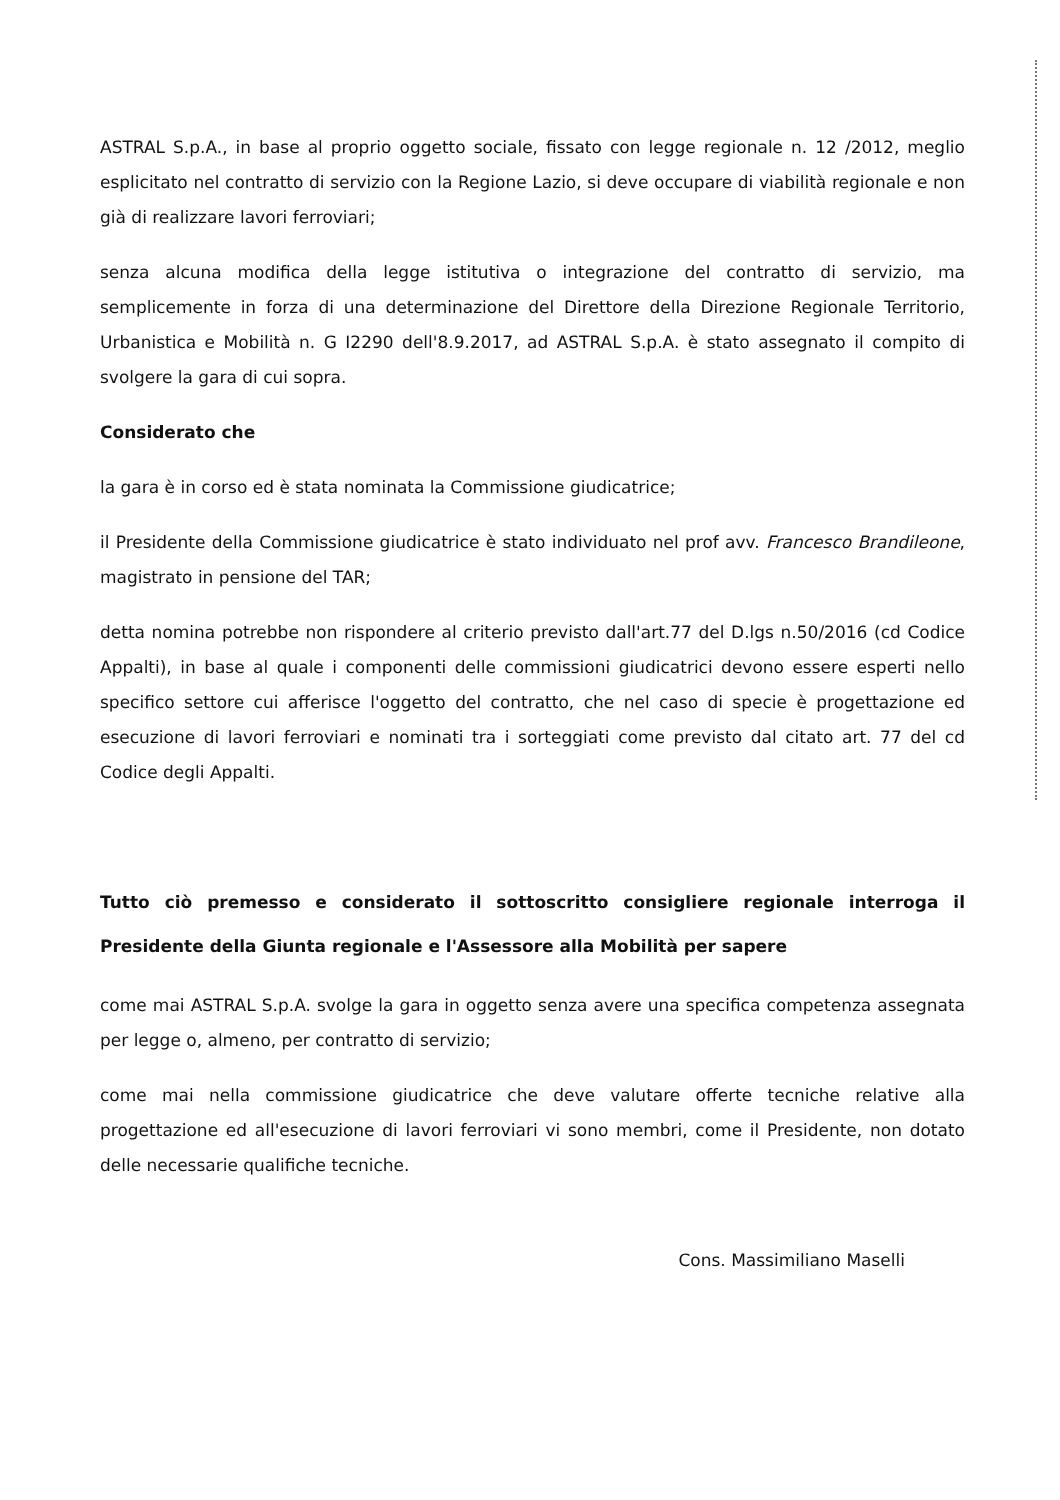ASTRAL S.p.A., in base al proprio oggetto sociale, fissato con legge regionale n. 12 /2012, meglio esplicitato nel contratto di servizio con la Regione Lazio, si deve occupare di viabilità regionale e non già di realizzare lavori ferroviari;
senza alcuna modifica della legge istitutiva o integrazione del contratto di servizio, ma semplicemente in forza di una determinazione del Direttore della Direzione Regionale Territorio, Urbanistica e Mobilità n. G I2290 dell'8.9.2017, ad ASTRAL S.p.A. è stato assegnato il compito di svolgere la gara di cui sopra.
Considerato che
la gara è in corso ed è stata nominata la Commissione giudicatrice;
il Presidente della Commissione giudicatrice è stato individuato nel prof avv. Francesco Brandileone, magistrato in pensione del TAR;
detta nomina potrebbe non rispondere al criterio previsto dall'art.77 del D.lgs n.50/2016 (cd Codice Appalti), in base al quale i componenti delle commissioni giudicatrici devono essere esperti nello specifico settore cui afferisce l'oggetto del contratto, che nel caso di specie è progettazione ed esecuzione di lavori ferroviari e nominati tra i sorteggiati come previsto dal citato art. 77 del cd Codice degli Appalti.
Tutto ciò premesso e considerato il sottoscritto consigliere regionale interroga il Presidente della Giunta regionale e l'Assessore alla Mobilità per sapere
come mai ASTRAL S.p.A. svolge la gara in oggetto senza avere una specifica competenza assegnata per legge o, almeno, per contratto di servizio;
come mai nella commissione giudicatrice che deve valutare offerte tecniche relative alla progettazione ed all'esecuzione di lavori ferroviari vi sono membri, come il Presidente, non dotato delle necessarie qualifiche tecniche.
Cons. Massimiliano Maselli